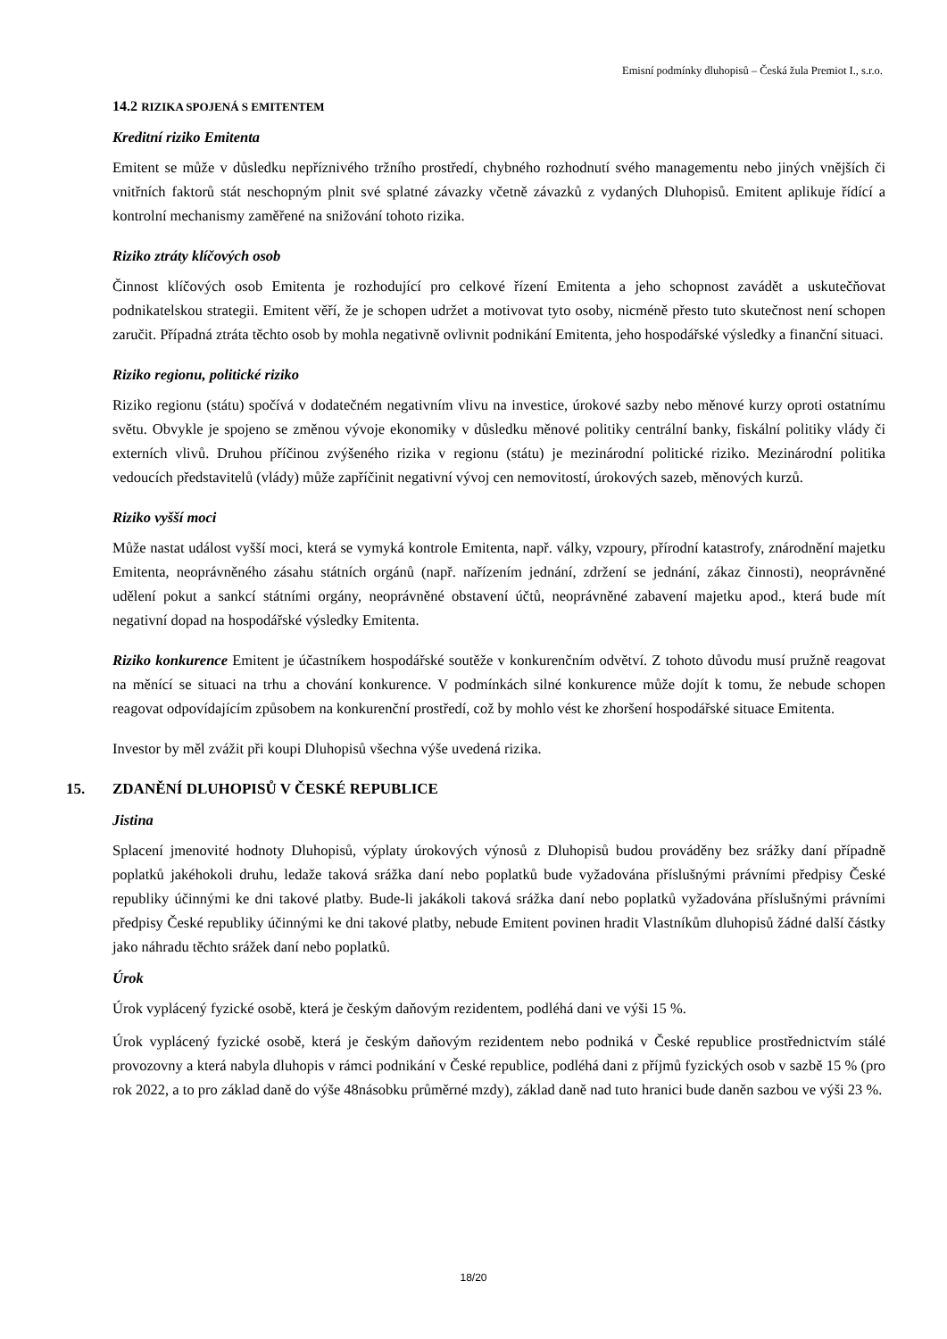Emisní podmínky dluhopisů – Česká žula Premiot I., s.r.o.
14.2 RIZIKA SPOJENÁ S EMITENTEM
Kreditní riziko Emitenta
Emitent se může v důsledku nepříznivého tržního prostředí, chybného rozhodnutí svého managementu nebo jiných vnějších či vnitřních faktorů stát neschopným plnit své splatné závazky včetně závazků z vydaných Dluhopisů. Emitent aplikuje řídící a kontrolní mechanismy zaměřené na snižování tohoto rizika.
Riziko ztráty klíčových osob
Činnost klíčových osob Emitenta je rozhodující pro celkové řízení Emitenta a jeho schopnost zavádět a uskutečňovat podnikatelskou strategii. Emitent věří, že je schopen udržet a motivovat tyto osoby, nicméně přesto tuto skutečnost není schopen zaručit. Případná ztráta těchto osob by mohla negativně ovlivnit podnikání Emitenta, jeho hospodářské výsledky a finanční situaci.
Riziko regionu, politické riziko
Riziko regionu (státu) spočívá v dodatečném negativním vlivu na investice, úrokové sazby nebo měnové kurzy oproti ostatnímu světu. Obvykle je spojeno se změnou vývoje ekonomiky v důsledku měnové politiky centrální banky, fiskální politiky vlády či externích vlivů. Druhou příčinou zvýšeného rizika v regionu (státu) je mezinárodní politické riziko. Mezinárodní politika vedoucích představitelů (vlády) může zapříčinit negativní vývoj cen nemovitostí, úrokových sazeb, měnových kurzů.
Riziko vyšší moci
Může nastat událost vyšší moci, která se vymyká kontrole Emitenta, např. války, vzpoury, přírodní katastrofy, znárodnění majetku Emitenta, neoprávněného zásahu státních orgánů (např. nařízením jednání, zdržení se jednání, zákaz činnosti), neoprávněné udělení pokut a sankcí státními orgány, neoprávněné obstavení účtů, neoprávněné zabavení majetku apod., která bude mít negativní dopad na hospodářské výsledky Emitenta.
Riziko konkurence Emitent je účastníkem hospodářské soutěže v konkurenčním odvětví. Z tohoto důvodu musí pružně reagovat na měnící se situaci na trhu a chování konkurence. V podmínkách silné konkurence může dojít k tomu, že nebude schopen reagovat odpovídajícím způsobem na konkurenční prostředí, což by mohlo vést ke zhoršení hospodářské situace Emitenta.
Investor by měl zvážit při koupi Dluhopisů všechna výše uvedená rizika.
15. ZDANĚNÍ DLUHOPISŮ V ČESKÉ REPUBLICE
Jistina
Splacení jmenovité hodnoty Dluhopisů, výplaty úrokových výnosů z Dluhopisů budou prováděny bez srážky daní případně poplatků jakéhokoli druhu, ledaže taková srážka daní nebo poplatků bude vyžadována příslušnými právními předpisy České republiky účinnými ke dni takové platby. Bude-li jakákoli taková srážka daní nebo poplatků vyžadována příslušnými právními předpisy České republiky účinnými ke dni takové platby, nebude Emitent povinen hradit Vlastníkům dluhopisů žádné další částky jako náhradu těchto srážek daní nebo poplatků.
Úrok
Úrok vyplácený fyzické osobě, která je českým daňovým rezidentem, podléhá dani ve výši 15 %.
Úrok vyplácený fyzické osobě, která je českým daňovým rezidentem nebo podniká v České republice prostřednictvím stálé provozovny a která nabyla dluhopis v rámci podnikání v České republice, podléhá dani z příjmů fyzických osob v sazbě 15 % (pro rok 2022, a to pro základ daně do výše 48násobku průměrné mzdy), základ daně nad tuto hranici bude daněn sazbou ve výši 23 %.
18/20